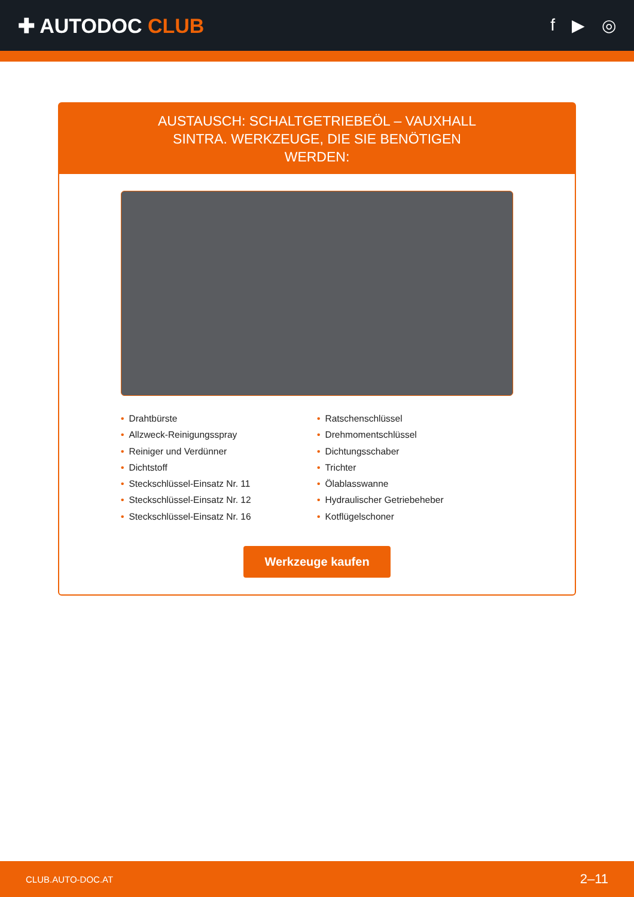✚ AUTODOC CLUB
f ▶ ◎
AUSTAUSCH: SCHALTGETRIEBEÖL – VAUXHALL SINTRA. WERKZEUGE, DIE SIE BENÖTIGEN WERDEN:
• Drahtbürste
• Allzweck-Reinigungsspray
• Reiniger und Verdünner
• Dichtstoff
• Steckschlüssel-Einsatz Nr. 11
• Steckschlüssel-Einsatz Nr. 12
• Steckschlüssel-Einsatz Nr. 16
• Ratschenschlüssel
• Drehmomentschlüssel
• Dichtungsschaber
• Trichter
• Ölablasswanne
• Hydraulischer Getriebeheber
• Kotflügelschoner
Werkzeuge kaufen
CLUB.AUTO-DOC.AT 2–11